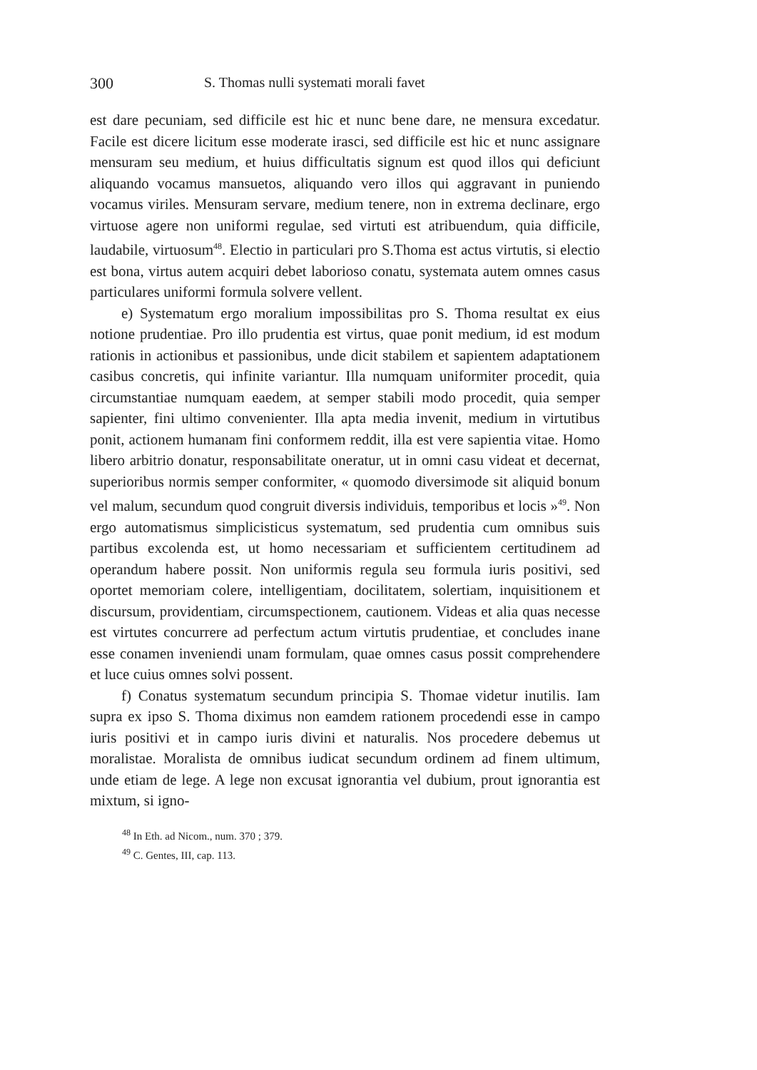300 S. Thomas nulli systemati morali favet
est dare pecuniam, sed difficile est hic et nunc bene dare, ne mensura excedatur. Facile est dicere licitum esse moderate irasci, sed difficile est hic et nunc assignare mensuram seu medium, et huius difficultatis signum est quod illos qui deficiunt aliquando vocamus mansuetos, aliquando vero illos qui aggravant in puniendo vocamus viriles. Mensuram servare, medium tenere, non in extrema declinare, ergo virtuose agere non uniformi regulae, sed virtuti est atribuendum, quia difficile, laudabile, virtuosum<sup>48</sup>. Electio in particulari pro S.Thoma est actus virtutis, si electio est bona, virtus autem acquiri debet laborioso conatu, systemata autem omnes casus particulares uniformi formula solvere vellent.
e) Systematum ergo moralium impossibilitas pro S. Thoma resultat ex eius notione prudentiae. Pro illo prudentia est virtus, quae ponit medium, id est modum rationis in actionibus et passionibus, unde dicit stabilem et sapientem adaptationem casibus concretis, qui infinite variantur. Illa numquam uniformiter procedit, quia circumstantiae numquam eaedem, at semper stabili modo procedit, quia semper sapienter, fini ultimo convenienter. Illa apta media invenit, medium in virtutibus ponit, actionem humanam fini conformem reddit, illa est vere sapientia vitae. Homo libero arbitrio donatur, responsabilitate oneratur, ut in omni casu videat et decernat, superioribus normis semper conformiter, « quomodo diversimode sit aliquid bonum vel malum, secundum quod congruit diversis individuis, temporibus et locis »<sup>49</sup>. Non ergo automatismus simplicisticus systematum, sed prudentia cum omnibus suis partibus excolenda est, ut homo necessariam et sufficientem certitudinem ad operandum habere possit. Non uniformis regula seu formula iuris positivi, sed oportet memoriam colere, intelligentiam, docilitatem, solertiam, inquisitionem et discursum, providentiam, circumspectionem, cautionem. Videas et alia quas necesse est virtutes concurrere ad perfectum actum virtutis prudentiae, et concludes inane esse conamen inveniendi unam formulam, quae omnes casus possit comprehendere et luce cuius omnes solvi possent.
f) Conatus systematum secundum principia S. Thomae videtur inutilis. Iam supra ex ipso S. Thoma diximus non eamdem rationem procedendi esse in campo iuris positivi et in campo iuris divini et naturalis. Nos procedere debemus ut moralistae. Moralista de omnibus iudicat secundum ordinem ad finem ultimum, unde etiam de lege. A lege non excusat ignorantia vel dubium, prout ignorantia est mixtum, si igno-
<sup>48</sup> In Eth. ad Nicom., num. 370 ; 379.
<sup>49</sup> C. Gentes, III, cap. 113.